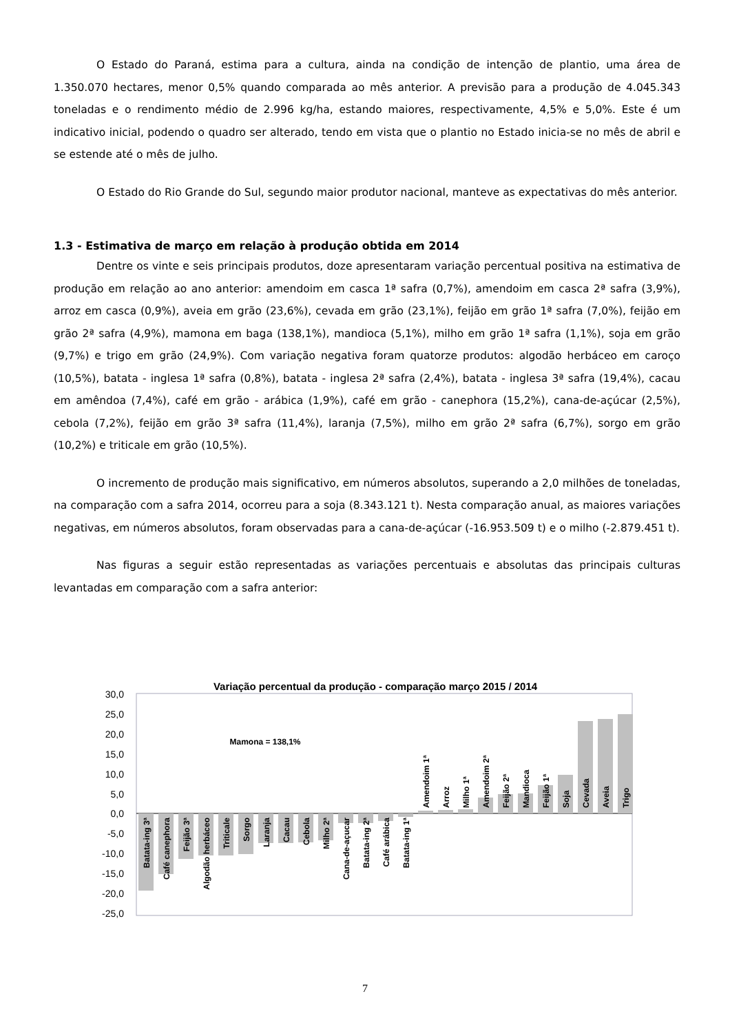O Estado do Paraná, estima para a cultura, ainda na condição de intenção de plantio, uma área de 1.350.070 hectares, menor 0,5% quando comparada ao mês anterior. A previsão para a produção de 4.045.343 toneladas e o rendimento médio de 2.996 kg/ha, estando maiores, respectivamente, 4,5% e 5,0%. Este é um indicativo inicial, podendo o quadro ser alterado, tendo em vista que o plantio no Estado inicia-se no mês de abril e se estende até o mês de julho.
O Estado do Rio Grande do Sul, segundo maior produtor nacional, manteve as expectativas do mês anterior.
1.3 - Estimativa de março em relação à produção obtida em 2014
Dentre os vinte e seis principais produtos, doze apresentaram variação percentual positiva na estimativa de produção em relação ao ano anterior: amendoim em casca 1ª safra (0,7%), amendoim em casca 2ª safra (3,9%), arroz em casca (0,9%), aveia em grão (23,6%), cevada em grão (23,1%), feijão em grão 1ª safra (7,0%), feijão em grão 2ª safra (4,9%), mamona em baga (138,1%), mandioca (5,1%), milho em grão 1ª safra (1,1%), soja em grão (9,7%) e trigo em grão (24,9%). Com variação negativa foram quatorze produtos: algodão herbáceo em caroço (10,5%), batata - inglesa 1ª safra (0,8%), batata - inglesa 2ª safra (2,4%), batata - inglesa 3ª safra (19,4%), cacau em amêndoa (7,4%), café em grão - arábica (1,9%), café em grão - canephora (15,2%), cana-de-açúcar (2,5%), cebola (7,2%), feijão em grão 3ª safra (11,4%), laranja (7,5%), milho em grão 2ª safra (6,7%), sorgo em grão (10,2%) e triticale em grão (10,5%).
O incremento de produção mais significativo, em números absolutos, superando a 2,0 milhões de toneladas, na comparação com a safra 2014, ocorreu para a soja (8.343.121 t). Nesta comparação anual, as maiores variações negativas, em números absolutos, foram observadas para a cana-de-açúcar (-16.953.509 t) e o milho (-2.879.451 t).
Nas figuras a seguir estão representadas as variações percentuais e absolutas das principais culturas levantadas em comparação com a safra anterior:
Variação percentual da produção - comparação março 2015 / 2014
30,0
25,0
20,0
15,0
10,0
5,0
0,0
-5,0
-10,0
-15,0
-20,0
-25,0
Mamona = 138,1%
Batata-ing 3ª
Café canephora
Feijão 3ª
Algodão herbáceo
Triticale
Sorgo
Laranja
Cacau
Cebola
Milho 2ª
Cana-de-açucar
Batata-ing 2ª
Café arábica
Batata-ing 1ª
Amendoim 1ª
Arroz
Milho 1ª
Amendoim 2ª
Feijão 2ª
Mandioca
Feijão 1ª
Soja
Cevada
Aveia
Trigo
7